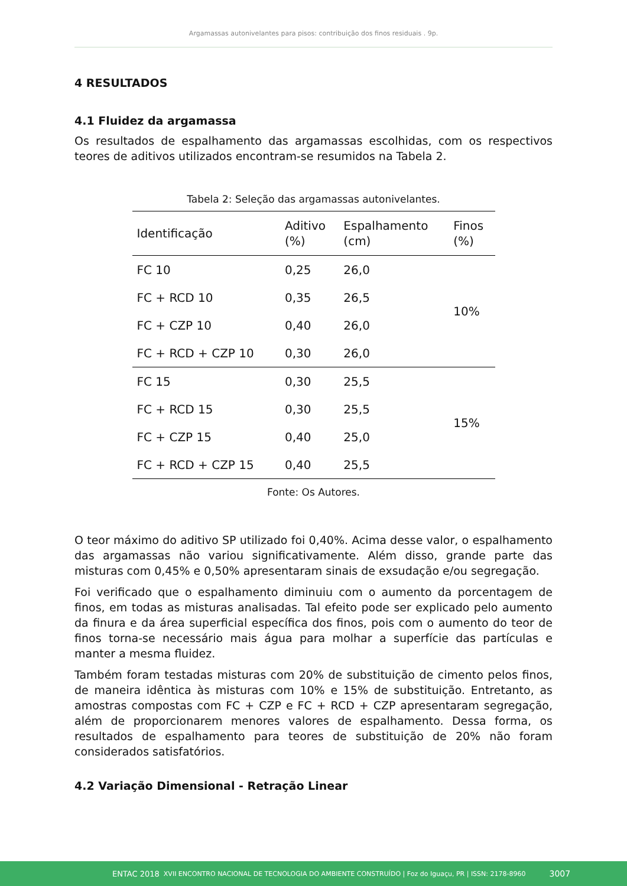Argamassas autonivelantes para pisos: contribuição dos finos residuais . 9p.
4 RESULTADOS
4.1 Fluidez da argamassa
Os resultados de espalhamento das argamassas escolhidas, com os respectivos teores de aditivos utilizados encontram-se resumidos na Tabela 2.
Tabela 2: Seleção das argamassas autonivelantes.
| Identificação | Aditivo (%) | Espalhamento (cm) | Finos (%) |
| --- | --- | --- | --- |
| FC 10 | 0,25 | 26,0 | 10% |
| FC + RCD 10 | 0,35 | 26,5 | |
| FC + CZP 10 | 0,40 | 26,0 | |
| FC + RCD + CZP 10 | 0,30 | 26,0 | |
| FC 15 | 0,30 | 25,5 | 15% |
| FC + RCD 15 | 0,30 | 25,5 | |
| FC + CZP 15 | 0,40 | 25,0 | |
| FC + RCD + CZP 15 | 0,40 | 25,5 | |
Fonte: Os Autores.
O teor máximo do aditivo SP utilizado foi 0,40%. Acima desse valor, o espalhamento das argamassas não variou significativamente. Além disso, grande parte das misturas com 0,45% e 0,50% apresentaram sinais de exsudação e/ou segregação.
Foi verificado que o espalhamento diminuiu com o aumento da porcentagem de finos, em todas as misturas analisadas. Tal efeito pode ser explicado pelo aumento da finura e da área superficial específica dos finos, pois com o aumento do teor de finos torna-se necessário mais água para molhar a superfície das partículas e manter a mesma fluidez.
Também foram testadas misturas com 20% de substituição de cimento pelos finos, de maneira idêntica às misturas com 10% e 15% de substituição. Entretanto, as amostras compostas com FC + CZP e FC + RCD + CZP apresentaram segregação, além de proporcionarem menores valores de espalhamento. Dessa forma, os resultados de espalhamento para teores de substituição de 20% não foram considerados satisfatórios.
4.2 Variação Dimensional - Retração Linear
ENTAC 2018 XVII ENCONTRO NACIONAL DE TECNOLOGIA DO AMBIENTE CONSTRUÍDO | Foz do Iguaçu, PR | ISSN: 2178-8960 3007